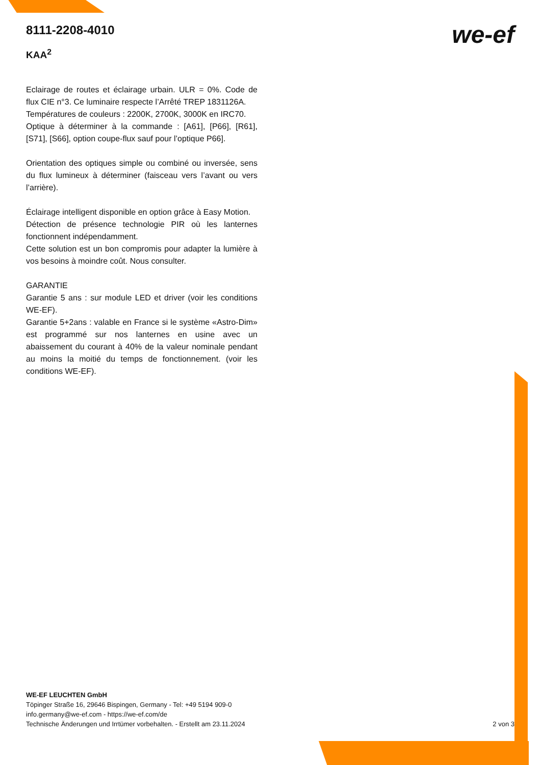8111-2208-4010
KAA<sup>2</sup>
Eclairage de routes et éclairage urbain. ULR = 0%. Code de flux CIE n°3. Ce luminaire respecte l’Arrêté TREP 1831126A.
Températures de couleurs : 2200K, 2700K, 3000K en IRC70.
Optique à déterminer à la commande : [A61], [P66], [R61], [S71], [S66], option coupe-flux sauf pour l’optique P66].
Orientation des optiques simple ou combiné ou inversée, sens du flux lumineux à déterminer (faisceau vers l’avant ou vers l’arrière).
Éclairage intelligent disponible en option grâce à Easy Motion.
Détection de présence technologie PIR où les lanternes fonctionnent indépendamment.
Cette solution est un bon compromis pour adapter la lumière à vos besoins à moindre coût. Nous consulter.
GARANTIE
Garantie 5 ans : sur module LED et driver (voir les conditions WE-EF).
Garantie 5+2ans : valable en France si le système «Astro-Dim» est programmé sur nos lanternes en usine avec un abaissement du courant à 40% de la valeur nominale pendant au moins la moitié du temps de fonctionnement. (voir les conditions WE-EF).
we-ef
WE-EF LEUCHTEN GmbH
Töpinger Straße 16, 29646 Bispingen, Germany - Tel: +49 5194 909-0
info.germany@we-ef.com - https://we-ef.com/de
Technische Änderungen und Irrtümer vorbehalten. - Erstellt am 23.11.2024
2 von 3